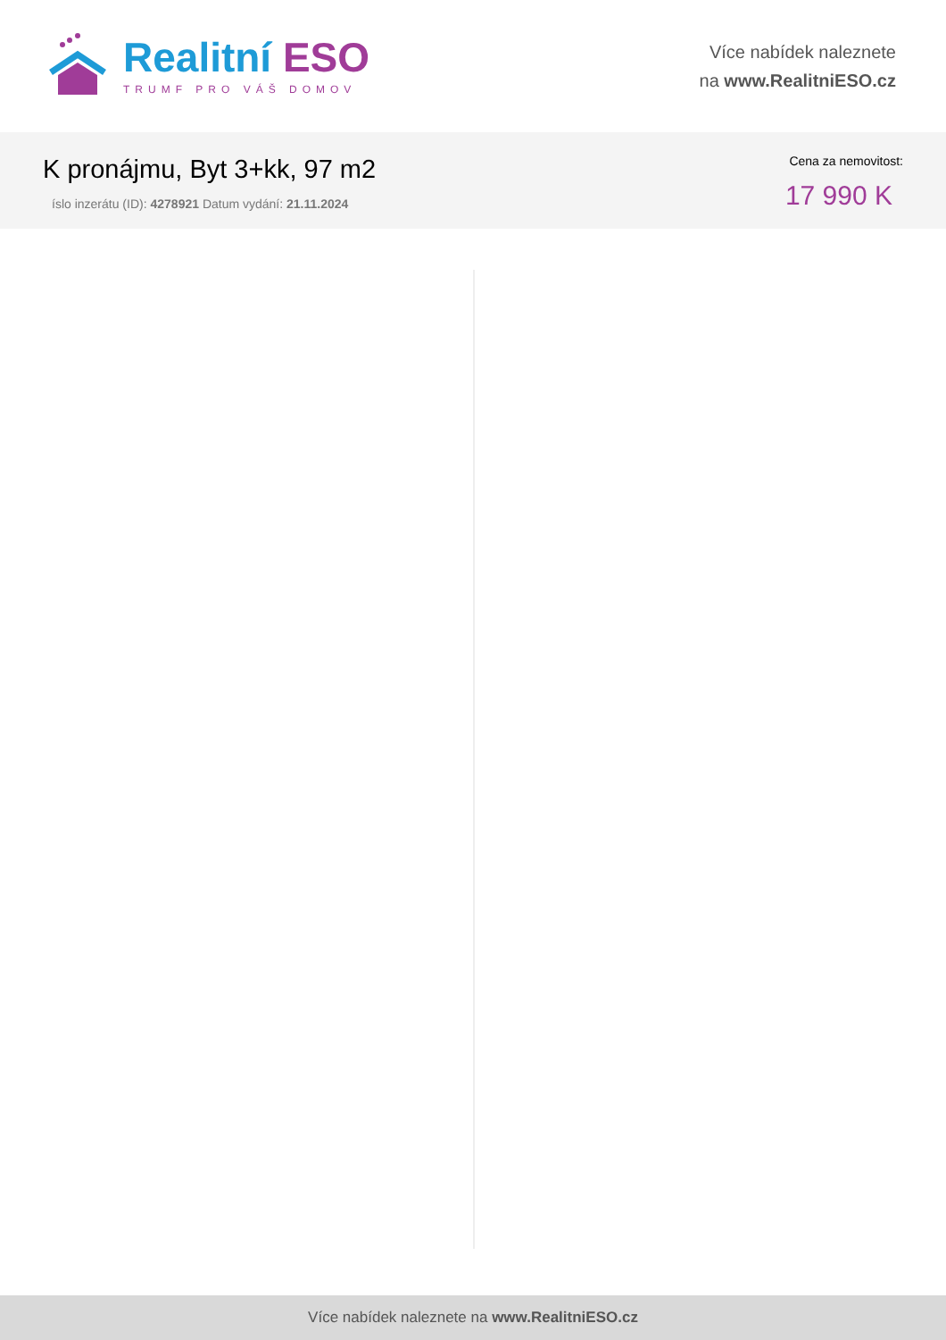Realitní ESO
TRUMF PRO VÁŠ DOMOV
Více nabídek naleznete
na www.RealitniESO.cz
K pronájmu, Byt 3+kk, 97 m2
íslo inzerátu (ID): 4278921 Datum vydání: 21.11.2024
Cena za nemovitost:
17 990 K
Více nabídek naleznete na www.RealitniESO.cz